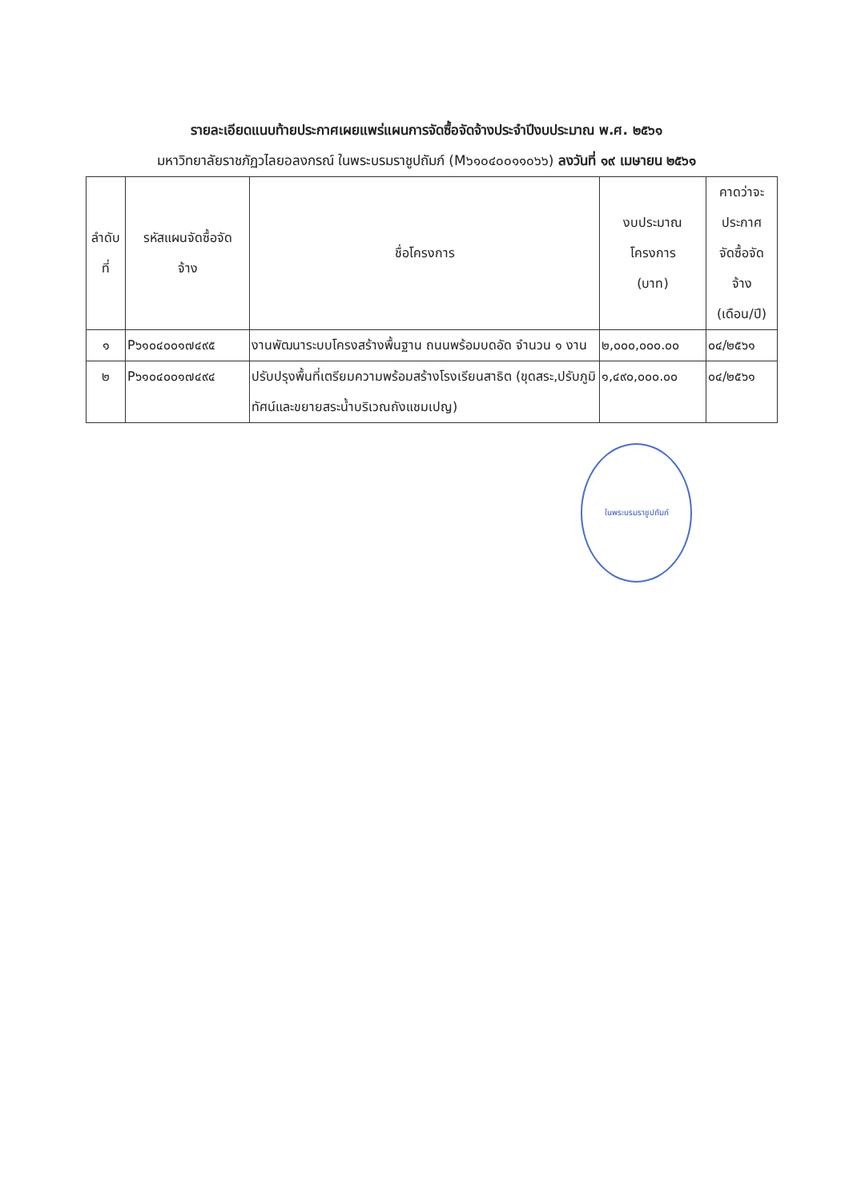รายละเอียดแนบท้ายประกาศเผยแพร่แผนการจัดซื้อจัดจ้างประจำปีงบประมาณ พ.ศ. ๒๕๖๑
มหาวิทยาลัยราชภัฏวไลยอลงกรณ์ ในพระบรมราชูปถัมภ์ (M๖๑๐๔๐๐๑๑๐๖๖) ลงวันที่ ๑๙ เมษายน ๒๕๖๑
| ลำดับ ที่ | รหัสแผนจัดซื้อจัด จ้าง | ชื่อโครงการ | งบประมาณ โครงการ (บาท) | คาดว่าจะ ประกาศ จัดซื้อจัด จ้าง (เดือน/ปี) |
| --- | --- | --- | --- | --- |
| ๑ | P๖๑๐๔๐๐๑๗๔๙๕ | งานพัฒนาระบบโครงสร้างพื้นฐาน ถนนพร้อมบดอัด จำนวน ๑ งาน | ๒,๐๐๐,๐๐๐.๐๐ | ๐๔/๒๕๖๑ |
| ๒ | P๖๑๐๔๐๐๑๗๔๙๔ | ปรับปรุงพื้นที่เตรียมความพร้อมสร้างโรงเรียนสาธิต (ขุดสระ,ปรับภูมิทัศน์และขยายสระน้ำบริเวณถังแชมเปญ) | ๑,๔๙๐,๐๐๐.๐๐ | ๐๔/๒๕๖๑ |
ในพระบรมราชูปถัมภ์